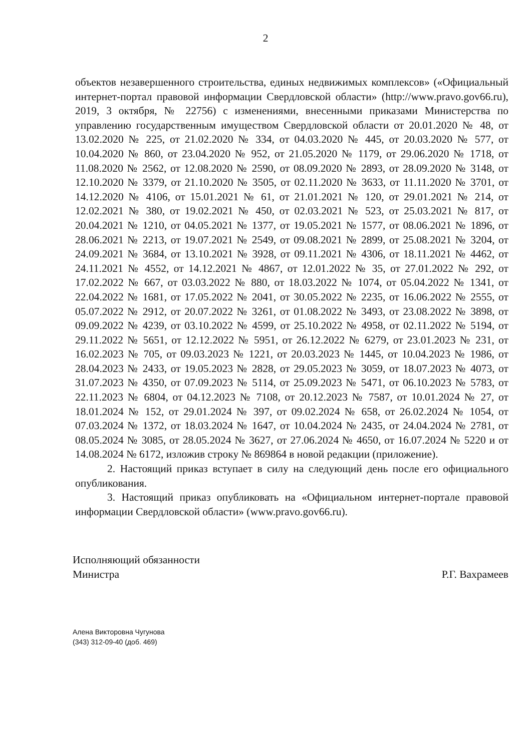2
объектов незавершенного строительства, единых недвижимых комплексов» («Официальный интернет-портал правовой информации Свердловской области» (http://www.pravo.gov66.ru), 2019, 3 октября, № 22756) с изменениями, внесенными приказами Министерства по управлению государственным имуществом Свердловской области от 20.01.2020 № 48, от 13.02.2020 № 225, от 21.02.2020 № 334, от 04.03.2020 № 445, от 20.03.2020 № 577, от 10.04.2020 № 860, от 23.04.2020 № 952, от 21.05.2020 № 1179, от 29.06.2020 № 1718, от 11.08.2020 № 2562, от 12.08.2020 № 2590, от 08.09.2020 № 2893, от 28.09.2020 № 3148, от 12.10.2020 № 3379, от 21.10.2020 № 3505, от 02.11.2020 № 3633, от 11.11.2020 № 3701, от 14.12.2020 № 4106, от 15.01.2021 № 61, от 21.01.2021 № 120, от 29.01.2021 № 214, от 12.02.2021 № 380, от 19.02.2021 № 450, от 02.03.2021 № 523, от 25.03.2021 № 817, от 20.04.2021 № 1210, от 04.05.2021 № 1377, от 19.05.2021 № 1577, от 08.06.2021 № 1896, от 28.06.2021 № 2213, от 19.07.2021 № 2549, от 09.08.2021 № 2899, от 25.08.2021 № 3204, от 24.09.2021 № 3684, от 13.10.2021 № 3928, от 09.11.2021 № 4306, от 18.11.2021 № 4462, от 24.11.2021 № 4552, от 14.12.2021 № 4867, от 12.01.2022 № 35, от 27.01.2022 № 292, от 17.02.2022 № 667, от 03.03.2022 № 880, от 18.03.2022 № 1074, от 05.04.2022 № 1341, от 22.04.2022 № 1681, от 17.05.2022 № 2041, от 30.05.2022 № 2235, от 16.06.2022 № 2555, от 05.07.2022 № 2912, от 20.07.2022 № 3261, от 01.08.2022 № 3493, от 23.08.2022 № 3898, от 09.09.2022 № 4239, от 03.10.2022 № 4599, от 25.10.2022 № 4958, от 02.11.2022 № 5194, от 29.11.2022 № 5651, от 12.12.2022 № 5951, от 26.12.2022 № 6279, от 23.01.2023 № 231, от 16.02.2023 № 705, от 09.03.2023 № 1221, от 20.03.2023 № 1445, от 10.04.2023 № 1986, от 28.04.2023 № 2433, от 19.05.2023 № 2828, от 29.05.2023 № 3059, от 18.07.2023 № 4073, от 31.07.2023 № 4350, от 07.09.2023 № 5114, от 25.09.2023 № 5471, от 06.10.2023 № 5783, от 22.11.2023 № 6804, от 04.12.2023 № 7108, от 20.12.2023 № 7587, от 10.01.2024 № 27, от 18.01.2024 № 152, от 29.01.2024 № 397, от 09.02.2024 № 658, от 26.02.2024 № 1054, от 07.03.2024 № 1372, от 18.03.2024 № 1647, от 10.04.2024 № 2435, от 24.04.2024 № 2781, от 08.05.2024 № 3085, от 28.05.2024 № 3627, от 27.06.2024 № 4650, от 16.07.2024 № 5220 и от 14.08.2024 № 6172, изложив строку № 869864 в новой редакции (приложение).
2. Настоящий приказ вступает в силу на следующий день после его официального опубликования.
3. Настоящий приказ опубликовать на «Официальном интернет-портале правовой информации Свердловской области» (www.pravo.gov66.ru).
Исполняющий обязанности
Министра
Р.Г. Вахрамеев
Алена Викторовна Чугунова
(343) 312-09-40 (доб. 469)